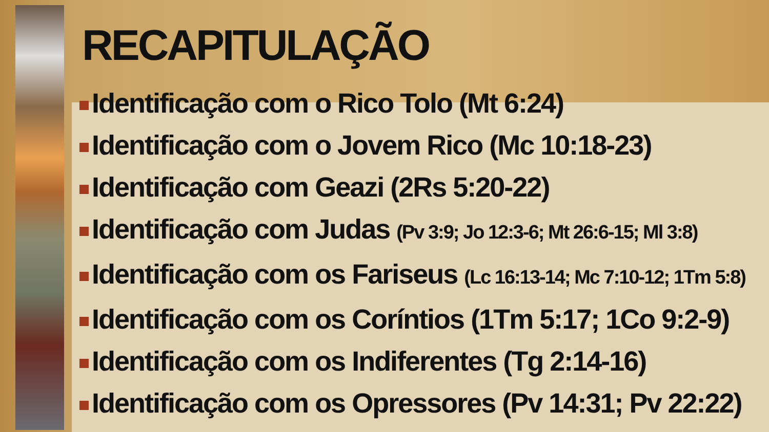RECAPITULAÇÃO
Identificação com o Rico Tolo (Mt 6:24)
Identificação com o Jovem Rico (Mc 10:18-23)
Identificação com Geazi (2Rs 5:20-22)
Identificação com Judas (Pv 3:9; Jo 12:3-6; Mt 26:6-15; Ml 3:8)
Identificação com os Fariseus (Lc 16:13-14; Mc 7:10-12; 1Tm 5:8)
Identificação com os Coríntios (1Tm 5:17; 1Co 9:2-9)
Identificação com os Indiferentes (Tg 2:14-16)
Identificação com os Opressores (Pv 14:31; Pv 22:22)